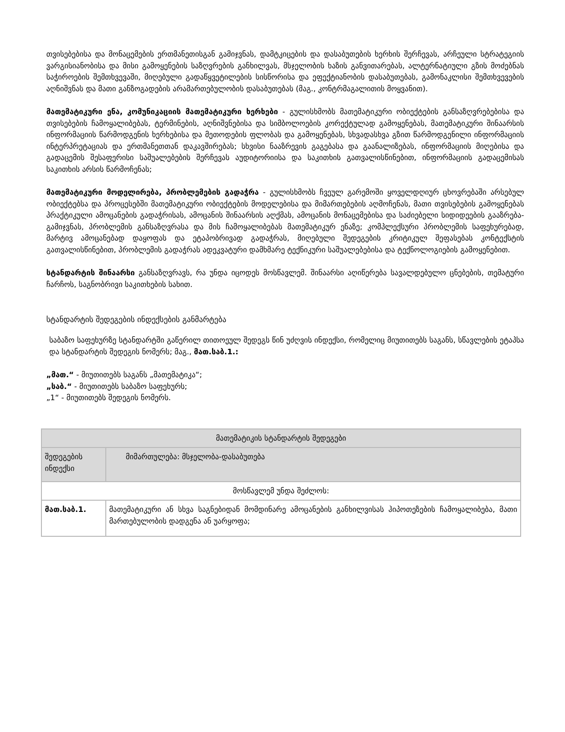თვისებებისა და მონაცემების ერთმანეთისგან გამიჯვნას, დამტკიცების და დასაბუთების ხერხის შერჩევას, არჩეული სტრატეგიის ვარგისიანობისა და მისი გამოყენების საზღვრების განხილვას, მსჯელობის ხაზის განვითარებას, ალტერნატიული გზის მოძებნას საჭიროების შემთხვევაში, მიღებული გადაწყვეტილების სისწორისა და ეფექტიანობის დასაბუთებას, გამონაკლისი შემთხვევების აღნიშვნას და მათი განზოგადების არამართებულობის დასაბუთებას (მაგ., კონტრმაგალითის მოყვანით).
მათემატიკური ენა, კომუნიკაციის მათემატიკური ხერხები - გულისხმობს მათემატიკური ობიექტების განსაზღვრებებისა და თვისებების ჩამოყალიბებას, ტერმინების, აღნიშვნებისა და სიმბოლოების კორექტულად გამოყენებას, მათემატიკური შინაარსის ინფორმაციის წარმოდგენის ხერხებისა და მეთოდების ფლობას და გამოყენებას, სხვადასხვა გზით წარმოდგენილი ინფორმაციის ინტერპრეტაციას და ერთმანეთთან დაკავშირებას; სხვისი ნააზრევის გაგებასა და გაანალიზებას, ინფორმაციის მიღებისა და გადაცემის შესაფერისი საშუალებების შერჩევას აუდიტორიისა და საკითხის გათვალისწინებით, ინფორმაციის გადაცემისას საკითხის არსის წარმოჩენას;
მათემატიკური მოდელირება, პრობლემების გადაჭრა - გულისხმობს ჩვეულ გარემოში ყოველდღიურ ცხოვრებაში არსებულ ობიექტებსა და პროცესებში მათემატიკური ობიექტების მოდელებისა და მიმართებების აღმოჩენას, მათი თვისებების გამოყენებას პრაქტიკული ამოცანების გადაჭრისას, ამოცანის შინაარსის აღქმას, ამოცანის მონაცემებისა და საძიებელი სიდიდეების გააზრება-გამიჯვნას, პრობლემის განსაზღვრასა და მის ჩამოყალიბებას მათემატიკურ ენაზე; კომპლექსური პრობლემის საფეხურებად, მარტივ ამოცანებად დაყოფას და ეტაპობრივად გადაჭრას, მიღებული შედეგების კრიტიკულ შეფასებას კონტექსტის გათვალისწინებით, პრობლემის გადაჭრას ადეკვატური დამხმარე ტექნიკური საშუალებებისა და ტექნოლოგიების გამოყენებით.
სტანდარტის შინაარსი განსაზღვრავს, რა უნდა იცოდეს მოსწავლემ. შინაარსი აღიწერება სავალდებულო ცნებების, თემატური ჩარჩოს, საგნობრივი საკითხების სახით.
სტანდარტის შედეგების ინდექსების განმარტება
საბაზო საფეხურზე სტანდარტში გაწერილ თითოეულ შედეგს წინ უძღვის ინდექსი, რომელიც მიუთითებს საგანს, სწავლების ეტაპსა და სტანდარტის შედეგის ნომერს; მაგ., მათ.საბ.1.:
„მათ.“ - მიუთითებს საგანს „მათემატიკა“;
„საბ.“ - მიუთითებს საბაზო საფეხურს;
„1“ - მიუთითებს შედეგის ნომერს.
| მათემატიკის სტანდარტის შედეგები | |
| --- | --- |
| შედეგების ინდექსი | მიმართულება: მსჯელობა-დასაბუთება |
| მოსწავლემ უნდა შეძლოს: | |
| მათ.საბ.1. | მათემატიკური ან სხვა საგნებიდან მომდინარე ამოცანების განხილვისას ჰიპოთეზების ჩამოყალიბება, მათი მართებულობის დადგენა ან უარყოფა; |